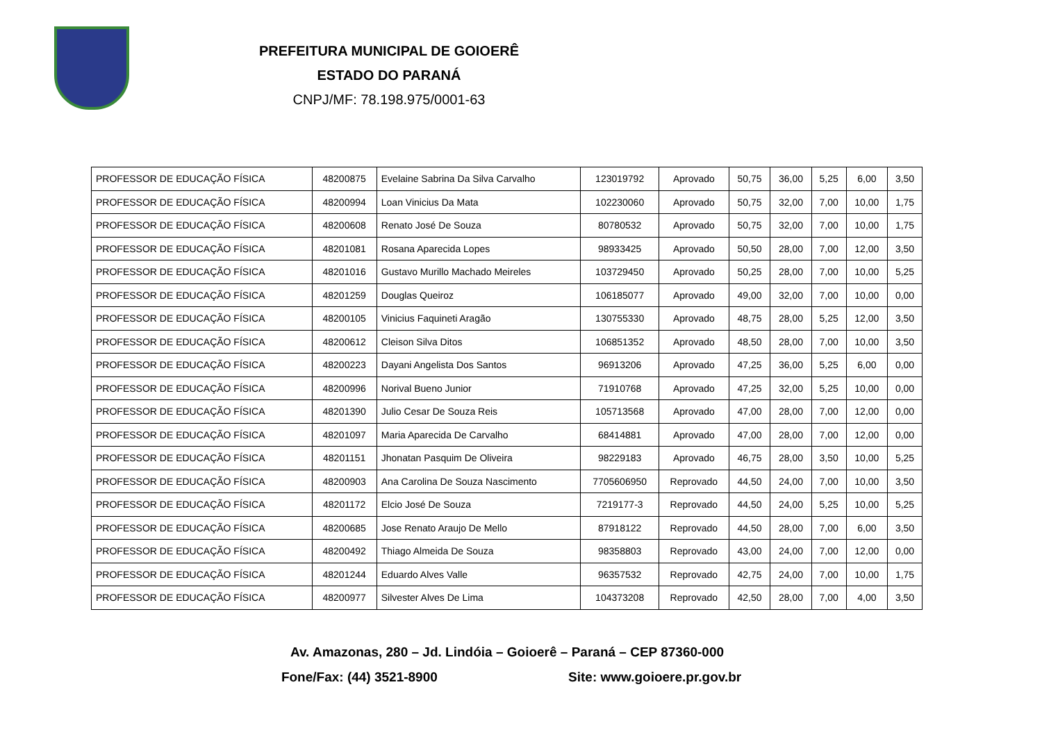PREFEITURA MUNICIPAL DE GOIOERÊ
ESTADO DO PARANÁ
CNPJ/MF: 78.198.975/0001-63
| PROFESSOR DE EDUCAÇÃO FÍSICA | 48200875 | Evelaine Sabrina Da Silva Carvalho | 123019792 | Aprovado | 50,75 | 36,00 | 5,25 | 6,00 | 3,50 |
| PROFESSOR DE EDUCAÇÃO FÍSICA | 48200994 | Loan Vinicius Da Mata | 102230060 | Aprovado | 50,75 | 32,00 | 7,00 | 10,00 | 1,75 |
| PROFESSOR DE EDUCAÇÃO FÍSICA | 48200608 | Renato José De Souza | 80780532 | Aprovado | 50,75 | 32,00 | 7,00 | 10,00 | 1,75 |
| PROFESSOR DE EDUCAÇÃO FÍSICA | 48201081 | Rosana Aparecida Lopes | 98933425 | Aprovado | 50,50 | 28,00 | 7,00 | 12,00 | 3,50 |
| PROFESSOR DE EDUCAÇÃO FÍSICA | 48201016 | Gustavo Murillo Machado Meireles | 103729450 | Aprovado | 50,25 | 28,00 | 7,00 | 10,00 | 5,25 |
| PROFESSOR DE EDUCAÇÃO FÍSICA | 48201259 | Douglas Queiroz | 106185077 | Aprovado | 49,00 | 32,00 | 7,00 | 10,00 | 0,00 |
| PROFESSOR DE EDUCAÇÃO FÍSICA | 48200105 | Vinicius Faquineti Aragão | 130755330 | Aprovado | 48,75 | 28,00 | 5,25 | 12,00 | 3,50 |
| PROFESSOR DE EDUCAÇÃO FÍSICA | 48200612 | Cleison Silva Ditos | 106851352 | Aprovado | 48,50 | 28,00 | 7,00 | 10,00 | 3,50 |
| PROFESSOR DE EDUCAÇÃO FÍSICA | 48200223 | Dayani Angelista Dos Santos | 96913206 | Aprovado | 47,25 | 36,00 | 5,25 | 6,00 | 0,00 |
| PROFESSOR DE EDUCAÇÃO FÍSICA | 48200996 | Norival Bueno Junior | 71910768 | Aprovado | 47,25 | 32,00 | 5,25 | 10,00 | 0,00 |
| PROFESSOR DE EDUCAÇÃO FÍSICA | 48201390 | Julio Cesar De Souza Reis | 105713568 | Aprovado | 47,00 | 28,00 | 7,00 | 12,00 | 0,00 |
| PROFESSOR DE EDUCAÇÃO FÍSICA | 48201097 | Maria Aparecida De Carvalho | 68414881 | Aprovado | 47,00 | 28,00 | 7,00 | 12,00 | 0,00 |
| PROFESSOR DE EDUCAÇÃO FÍSICA | 48201151 | Jhonatan Pasquim De Oliveira | 98229183 | Aprovado | 46,75 | 28,00 | 3,50 | 10,00 | 5,25 |
| PROFESSOR DE EDUCAÇÃO FÍSICA | 48200903 | Ana Carolina De Souza Nascimento | 7705606950 | Reprovado | 44,50 | 24,00 | 7,00 | 10,00 | 3,50 |
| PROFESSOR DE EDUCAÇÃO FÍSICA | 48201172 | Elcio José De Souza | 7219177-3 | Reprovado | 44,50 | 24,00 | 5,25 | 10,00 | 5,25 |
| PROFESSOR DE EDUCAÇÃO FÍSICA | 48200685 | Jose Renato Araujo De Mello | 87918122 | Reprovado | 44,50 | 28,00 | 7,00 | 6,00 | 3,50 |
| PROFESSOR DE EDUCAÇÃO FÍSICA | 48200492 | Thiago Almeida De Souza | 98358803 | Reprovado | 43,00 | 24,00 | 7,00 | 12,00 | 0,00 |
| PROFESSOR DE EDUCAÇÃO FÍSICA | 48201244 | Eduardo Alves Valle | 96357532 | Reprovado | 42,75 | 24,00 | 7,00 | 10,00 | 1,75 |
| PROFESSOR DE EDUCAÇÃO FÍSICA | 48200977 | Silvester Alves De Lima | 104373208 | Reprovado | 42,50 | 28,00 | 7,00 | 4,00 | 3,50 |
Av. Amazonas, 280 – Jd. Lindóia – Goioerê – Paraná – CEP 87360-000
Fone/Fax: (44) 3521-8900 Site: www.goioere.pr.gov.br